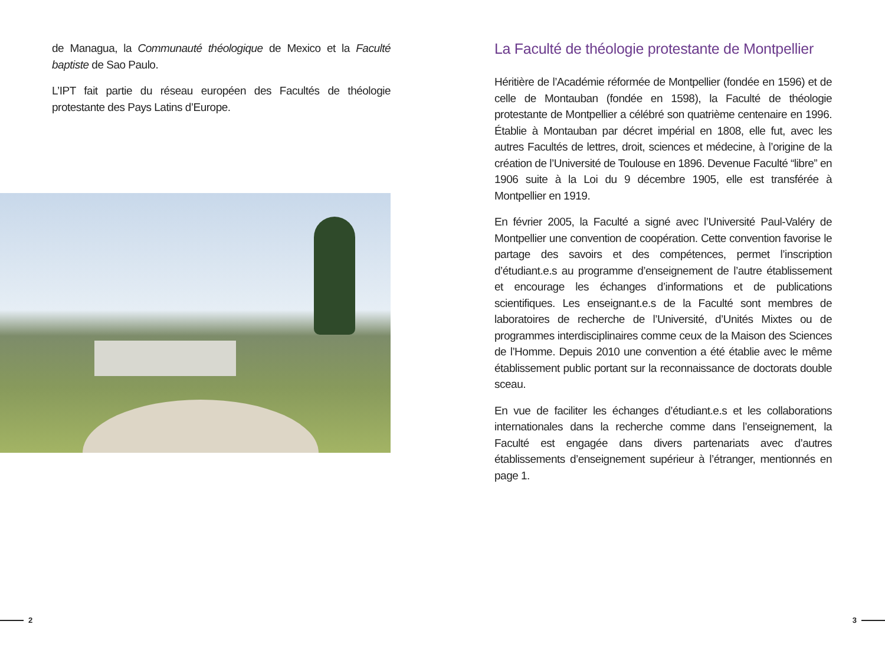de Managua, la Communauté théologique de Mexico et la Faculté baptiste de Sao Paulo.
L’IPT fait partie du réseau européen des Facultés de théologie protestante des Pays Latins d’Europe.
2
La Faculté de théologie protestante de Montpellier
Héritière de l’Académie réformée de Montpellier (fondée en 1596) et de celle de Montauban (fondée en 1598), la Faculté de théologie protestante de Montpellier a célébré son quatrième centenaire en 1996. Établie à Montauban par décret impérial en 1808, elle fut, avec les autres Facultés de lettres, droit, sciences et médecine, à l’origine de la création de l’Université de Toulouse en 1896. Devenue Faculté “libre” en 1906 suite à la Loi du 9 décembre 1905, elle est transférée à Montpellier en 1919.
En février 2005, la Faculté a signé avec l’Université Paul-Valéry de Montpellier une convention de coopération. Cette convention favorise le partage des savoirs et des compétences, permet l’inscription d’étudiant.e.s au programme d’enseignement de l’autre établissement et encourage les échanges d’informations et de publications scientifiques. Les enseignant.e.s de la Faculté sont membres de laboratoires de recherche de l’Université, d’Unités Mixtes ou de programmes interdisciplinaires comme ceux de la Maison des Sciences de l’Homme. Depuis 2010 une convention a été établie avec le même établissement public portant sur la reconnaissance de doctorats double sceau.
En vue de faciliter les échanges d’étudiant.e.s et les collaborations internationales dans la recherche comme dans l’enseignement, la Faculté est engagée dans divers partenariats avec d’autres établissements d’enseignement supérieur à l’étranger, mentionnés en page 1.
3